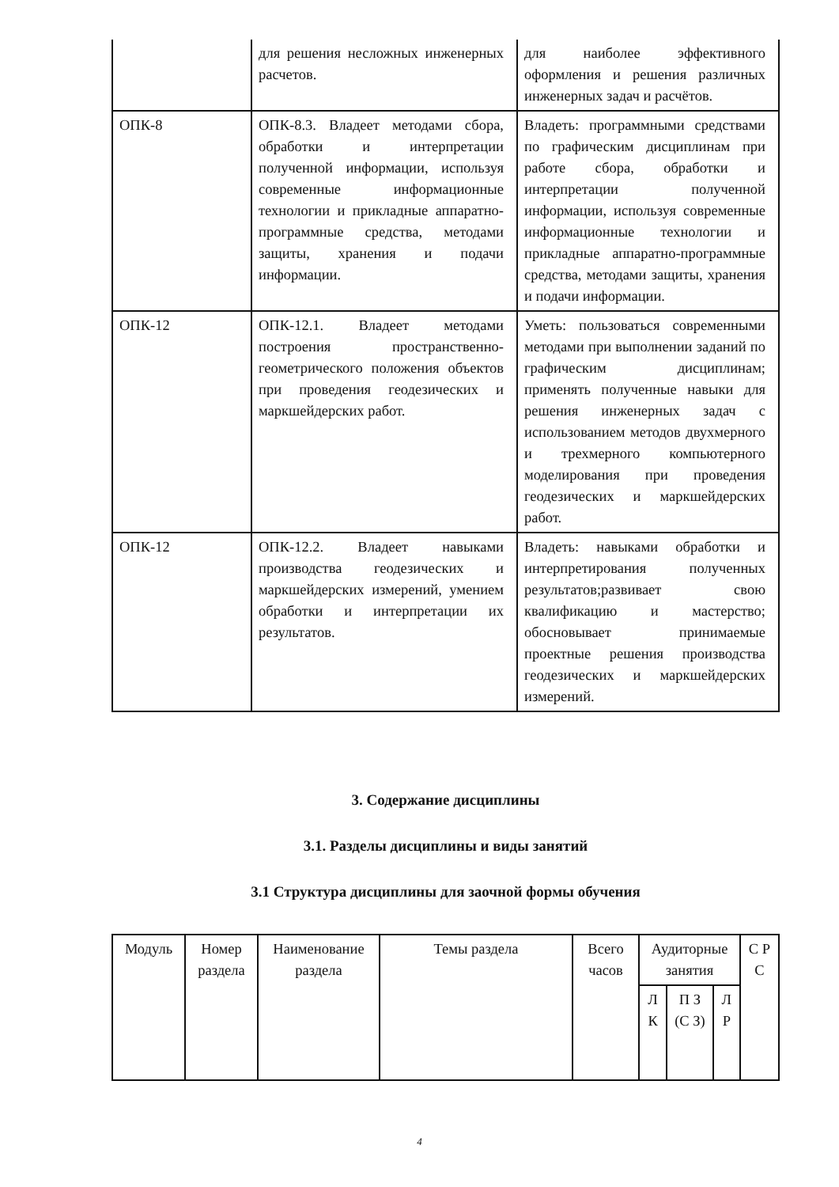| | для решения несложных инженерных расчетов. | для наиболее эффективного оформления и решения различных инженерных задач и расчётов. |
| ОПК-8 | ОПК-8.3. Владеет методами сбора, обработки и интерпретации полученной информации, используя современные информационные технологии и прикладные аппаратно-программные средства, методами защиты, хранения и подачи информации. | Владеть: программными средствами по графическим дисциплинам при работе сбора, обработки и интерпретации полученной информации, используя современные информационные технологии и прикладные аппаратно-программные средства, методами защиты, хранения и подачи информации. |
| ОПК-12 | ОПК-12.1. Владеет методами построения пространственно-геометрического положения объектов при проведения геодезических и маркшейдерских работ. | Уметь: пользоваться современными методами при выполнении заданий по графическим дисциплинам; применять полученные навыки для решения инженерных задач с использованием методов двухмерного и трехмерного компьютерного моделирования при проведения геодезических и маркшейдерских работ. |
| ОПК-12 | ОПК-12.2. Владеет навыками производства геодезических и маркшейдерских измерений, умением обработки и интерпретации их результатов. | Владеть: навыками обработки и интерпретирования полученных результатов;развивает свою квалификацию и мастерство; обосновывает принимаемые проектные решения производства геодезических и маркшейдерских измерений. |
3. Содержание дисциплины
3.1. Разделы дисциплины и виды занятий
3.1 Структура дисциплины для заочной формы обучения
| Модуль | Номер раздела | Наименование раздела | Темы раздела | Всего часов | Аудиторные занятия | | | С Р С |
| | | | | | Л К | П З (С З) | Л Р | |
4